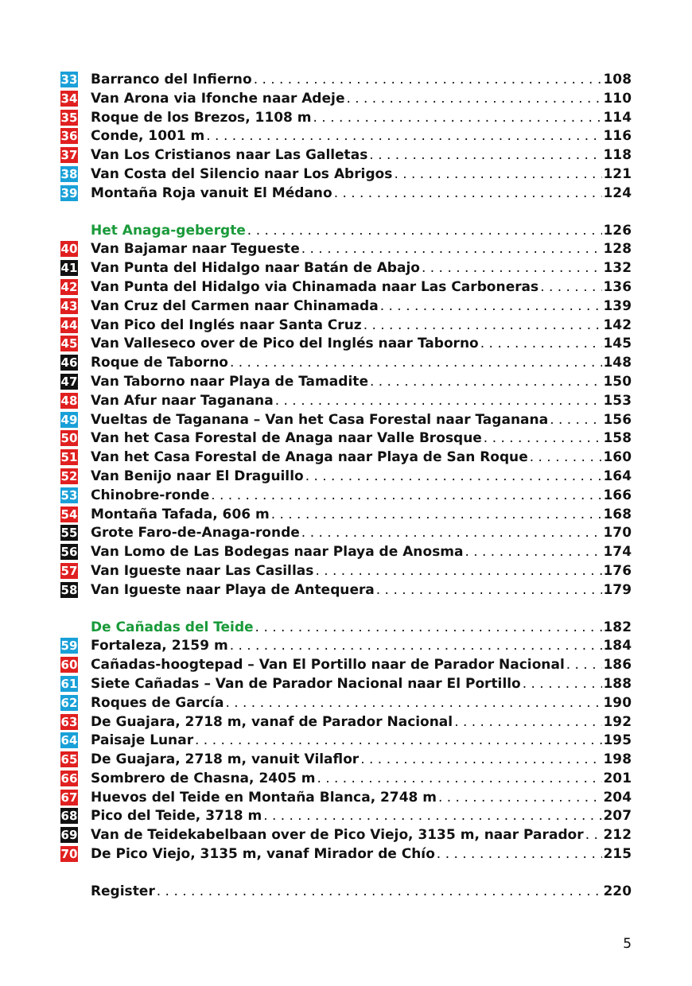33 Barranco del Infierno 108
34 Van Arona via Ifonche naar Adeje 110
35 Roque de los Brezos, 1108 m 114
36 Conde, 1001 m 116
37 Van Los Cristianos naar Las Galletas 118
38 Van Costa del Silencio naar Los Abrigos 121
39 Montaña Roja vanuit El Médano 124
Het Anaga-gebergte 126
40 Van Bajamar naar Tegueste 128
41 Van Punta del Hidalgo naar Batán de Abajo 132
42 Van Punta del Hidalgo via Chinamada naar Las Carboneras 136
43 Van Cruz del Carmen naar Chinamada 139
44 Van Pico del Inglés naar Santa Cruz 142
45 Van Valleseco over de Pico del Inglés naar Taborno 145
46 Roque de Taborno 148
47 Van Taborno naar Playa de Tamadite 150
48 Van Afur naar Taganana 153
49 Vueltas de Taganana – Van het Casa Forestal naar Taganana 156
50 Van het Casa Forestal de Anaga naar Valle Brosque 158
51 Van het Casa Forestal de Anaga naar Playa de San Roque 160
52 Van Benijo naar El Draguillo 164
53 Chinobre-ronde 166
54 Montaña Tafada, 606 m 168
55 Grote Faro-de-Anaga-ronde 170
56 Van Lomo de Las Bodegas naar Playa de Anosma 174
57 Van Igueste naar Las Casillas 176
58 Van Igueste naar Playa de Antequera 179
De Cañadas del Teide 182
59 Fortaleza, 2159 m 184
60 Cañadas-hoogtepad – Van El Portillo naar de Parador Nacional 186
61 Siete Cañadas – Van de Parador Nacional naar El Portillo 188
62 Roques de García 190
63 De Guajara, 2718 m, vanaf de Parador Nacional 192
64 Paisaje Lunar 195
65 De Guajara, 2718 m, vanuit Vilaflor 198
66 Sombrero de Chasna, 2405 m 201
67 Huevos del Teide en Montaña Blanca, 2748 m 204
68 Pico del Teide, 3718 m 207
69 Van de Teidekabelbaan over de Pico Viejo, 3135 m, naar Parador 212
70 De Pico Viejo, 3135 m, vanaf Mirador de Chío 215
Register 220
5